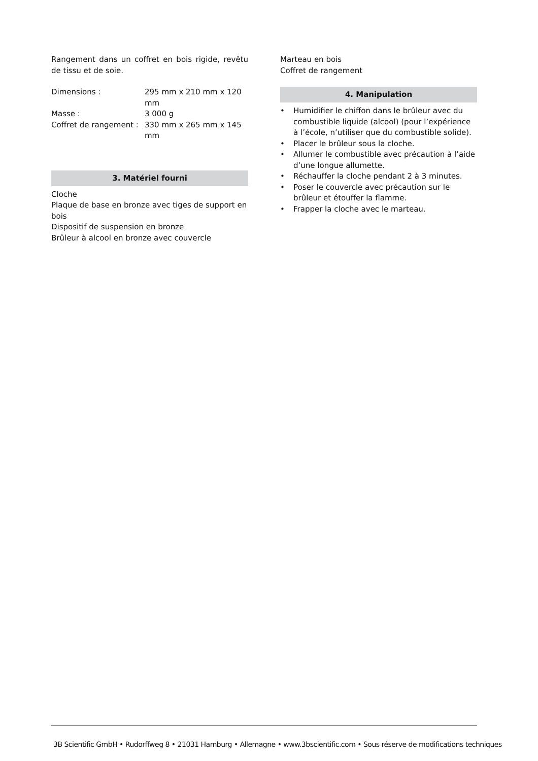Rangement dans un coffret en bois rigide, revêtu de tissu et de soie.
| Dimensions : | 295 mm x 210 mm x 120 mm |
| Masse : | 3 000 g |
| Coffret de rangement : | 330 mm x 265 mm x 145 mm |
3. Matériel fourni
Cloche
Plaque de base en bronze avec tiges de support en bois
Dispositif de suspension en bronze
Brûleur à alcool en bronze avec couvercle
Marteau en bois
Coffret de rangement
4. Manipulation
• Humidifier le chiffon dans le brûleur avec du combustible liquide (alcool) (pour l’expérience à l’école, n’utiliser que du combustible solide).
• Placer le brûleur sous la cloche.
• Allumer le combustible avec précaution à l’aide d’une longue allumette.
• Réchauffer la cloche pendant 2 à 3 minutes.
• Poser le couvercle avec précaution sur le brûleur et étouffer la flamme.
• Frapper la cloche avec le marteau.
3B Scientific GmbH • Rudorffweg 8 • 21031 Hamburg • Allemagne • www.3bscientific.com • Sous réserve de modifications techniques